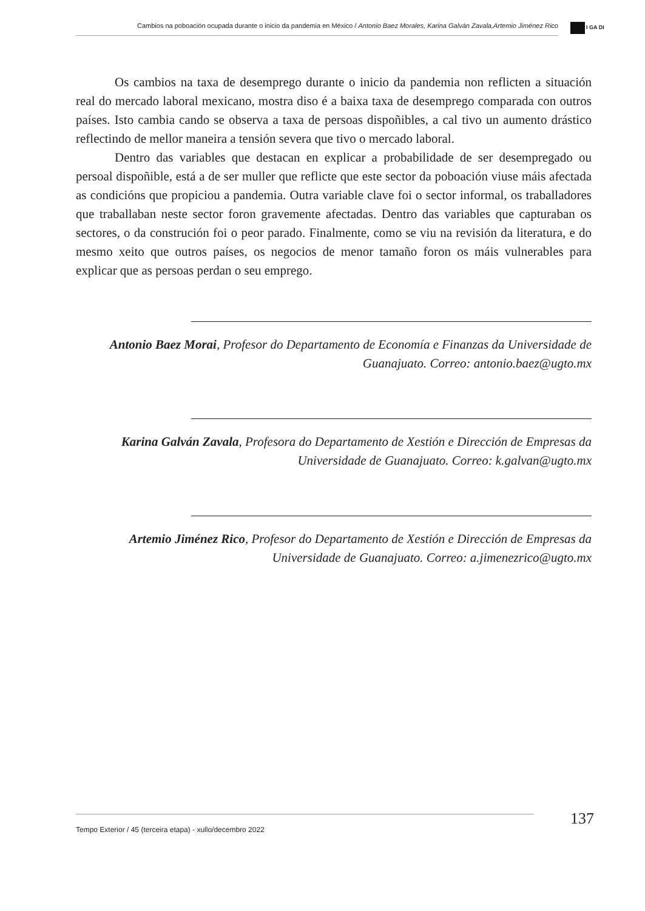Cambios na poboación ocupada durante o inicio da pandemia en México / Antonio Baez Morales, Karina Galván Zavala,Artemio Jiménez Rico
I GA DI
Os cambios na taxa de desemprego durante o inicio da pandemia non reflicten a situación real do mercado laboral mexicano, mostra diso é a baixa taxa de desemprego comparada con outros países. Isto cambia cando se observa a taxa de persoas dispoñibles, a cal tivo un aumento drástico reflectindo de mellor maneira a tensión severa que tivo o mercado laboral.
Dentro das variables que destacan en explicar a probabilidade de ser desempregado ou persoal dispoñible, está a de ser muller que reflicte que este sector da poboación viuse máis afectada as condicións que propiciou a pandemia. Outra variable clave foi o sector informal, os traballadores que traballaban neste sector foron gravemente afectadas. Dentro das variables que capturaban os sectores, o da construción foi o peor parado. Finalmente, como se viu na revisión da literatura, e do mesmo xeito que outros países, os negocios de menor tamaño foron os máis vulnerables para explicar que as persoas perdan o seu emprego.
Antonio Baez Morai, Profesor do Departamento de Economía e Finanzas da Universidade de Guanajuato. Correo: antonio.baez@ugto.mx
Karina Galván Zavala, Profesora do Departamento de Xestión e Dirección de Empresas da Universidade de Guanajuato. Correo: k.galvan@ugto.mx
Artemio Jiménez Rico, Profesor do Departamento de Xestión e Dirección de Empresas da Universidade de Guanajuato. Correo: a.jimenezrico@ugto.mx
Tempo Exterior / 45 (terceira etapa) - xullo/decembro 2022 137